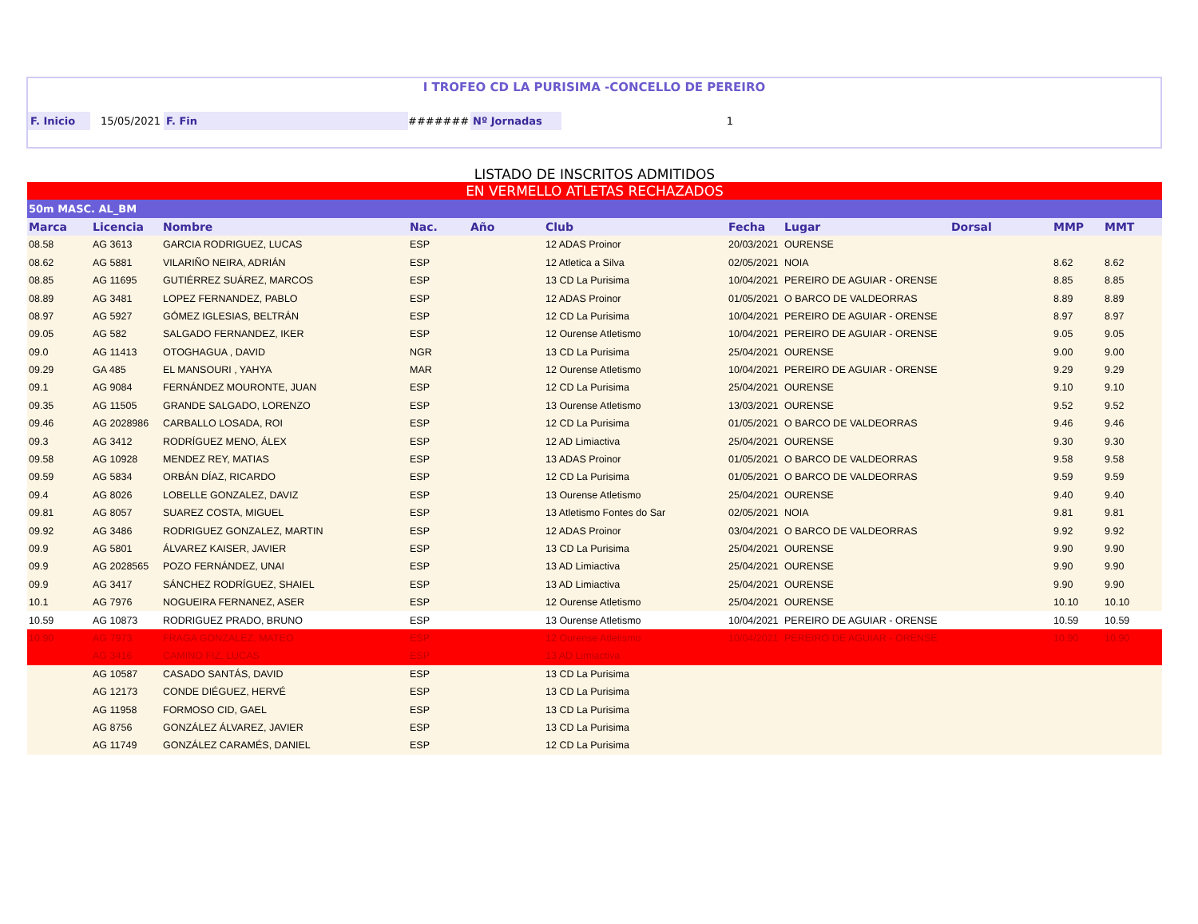I TROFEO CD LA PURISIMA -CONCELLO DE PEREIRO
F. Inicio 15/05/2021 F. Fin ####### Nº Jornadas 1
LISTADO DE INSCRITOS ADMITIDOS
| EN VERMELLO ATLETAS RECHAZADOS | | | | | | | | | | |
| 50m MASC. AL_BM | | | | | | | | | | |
| Marca | Licencia | Nombre | Nac. | Año | Club | Fecha | Lugar | Dorsal | MMP | MMT |
| 08.58 | AG 3613 | GARCIA RODRIGUEZ, LUCAS | ESP | | 12 ADAS Proinor | 20/03/2021 | OURENSE | | | |
| 08.62 | AG 5881 | VILARIÑO NEIRA, ADRIÁN | ESP | | 12 Atletica a Silva | 02/05/2021 | NOIA | | 8.62 | 8.62 |
| 08.85 | AG 11695 | GUTIÉRREZ SUÁREZ, MARCOS | ESP | | 13 CD La Purisima | 10/04/2021 | PEREIRO DE AGUIAR - ORENSE | | 8.85 | 8.85 |
| 08.89 | AG 3481 | LOPEZ FERNANDEZ, PABLO | ESP | | 12 ADAS Proinor | 01/05/2021 | O BARCO DE VALDEORRAS | | 8.89 | 8.89 |
| 08.97 | AG 5927 | GÓMEZ IGLESIAS, BELTRÁN | ESP | | 12 CD La Purisima | 10/04/2021 | PEREIRO DE AGUIAR - ORENSE | | 8.97 | 8.97 |
| 09.05 | AG 582 | SALGADO FERNANDEZ, IKER | ESP | | 12 Ourense Atletismo | 10/04/2021 | PEREIRO DE AGUIAR - ORENSE | | 9.05 | 9.05 |
| 09.0 | AG 11413 | OTOGHAGUA , DAVID | NGR | | 13 CD La Purisima | 25/04/2021 | OURENSE | | 9.00 | 9.00 |
| 09.29 | GA 485 | EL MANSOURI , YAHYA | MAR | | 12 Ourense Atletismo | 10/04/2021 | PEREIRO DE AGUIAR - ORENSE | | 9.29 | 9.29 |
| 09.1 | AG 9084 | FERNÁNDEZ MOURONTE, JUAN | ESP | | 12 CD La Purisima | 25/04/2021 | OURENSE | | 9.10 | 9.10 |
| 09.35 | AG 11505 | GRANDE SALGADO, LORENZO | ESP | | 13 Ourense Atletismo | 13/03/2021 | OURENSE | | 9.52 | 9.52 |
| 09.46 | AG 2028986 | CARBALLO LOSADA, ROI | ESP | | 12 CD La Purisima | 01/05/2021 | O BARCO DE VALDEORRAS | | 9.46 | 9.46 |
| 09.3 | AG 3412 | RODRÍGUEZ MENO, ÁLEX | ESP | | 12 AD Limiactiva | 25/04/2021 | OURENSE | | 9.30 | 9.30 |
| 09.58 | AG 10928 | MENDEZ REY, MATIAS | ESP | | 13 ADAS Proinor | 01/05/2021 | O BARCO DE VALDEORRAS | | 9.58 | 9.58 |
| 09.59 | AG 5834 | ORBÁN DÍAZ, RICARDO | ESP | | 12 CD La Purisima | 01/05/2021 | O BARCO DE VALDEORRAS | | 9.59 | 9.59 |
| 09.4 | AG 8026 | LOBELLE GONZALEZ, DAVIZ | ESP | | 13 Ourense Atletismo | 25/04/2021 | OURENSE | | 9.40 | 9.40 |
| 09.81 | AG 8057 | SUAREZ COSTA, MIGUEL | ESP | | 13 Atletismo Fontes do Sar | 02/05/2021 | NOIA | | 9.81 | 9.81 |
| 09.92 | AG 3486 | RODRIGUEZ GONZALEZ, MARTIN | ESP | | 12 ADAS Proinor | 03/04/2021 | O BARCO DE VALDEORRAS | | 9.92 | 9.92 |
| 09.9 | AG 5801 | ÁLVAREZ KAISER, JAVIER | ESP | | 13 CD La Purisima | 25/04/2021 | OURENSE | | 9.90 | 9.90 |
| 09.9 | AG 2028565 | POZO FERNÁNDEZ, UNAI | ESP | | 13 AD Limiactiva | 25/04/2021 | OURENSE | | 9.90 | 9.90 |
| 09.9 | AG 3417 | SÁNCHEZ RODRÍGUEZ, SHAIEL | ESP | | 13 AD Limiactiva | 25/04/2021 | OURENSE | | 9.90 | 9.90 |
| 10.1 | AG 7976 | NOGUEIRA FERNANEZ, ASER | ESP | | 12 Ourense Atletismo | 25/04/2021 | OURENSE | | 10.10 | 10.10 |
| 10.59 | AG 10873 | RODRIGUEZ PRADO, BRUNO | ESP | | 13 Ourense Atletismo | 10/04/2021 | PEREIRO DE AGUIAR - ORENSE | | 10.59 | 10.59 |
| 10.90 | AG 7973 | FRAGA GONZALEZ, MATEO | ESP | | 12 Ourense Atletismo | 10/04/2021 | PEREIRO DE AGUIAR - ORENSE | | 10.90 | 10.90 |
| | AG 3416 | CAMINO FIZ, LUCAS | ESP | | 13 AD Limiactiva | | | | | |
| | AG 10587 | CASADO SANTÁS, DAVID | ESP | | 13 CD La Purisima | | | | | |
| | AG 12173 | CONDE DIÉGUEZ, HERVÉ | ESP | | 13 CD La Purisima | | | | | |
| | AG 11958 | FORMOSO CID, GAEL | ESP | | 13 CD La Purisima | | | | | |
| | AG 8756 | GONZÁLEZ ÁLVAREZ, JAVIER | ESP | | 13 CD La Purisima | | | | | |
| | AG 11749 | GONZÁLEZ CARAMÉS, DANIEL | ESP | | 12 CD La Purisima | | | | | |